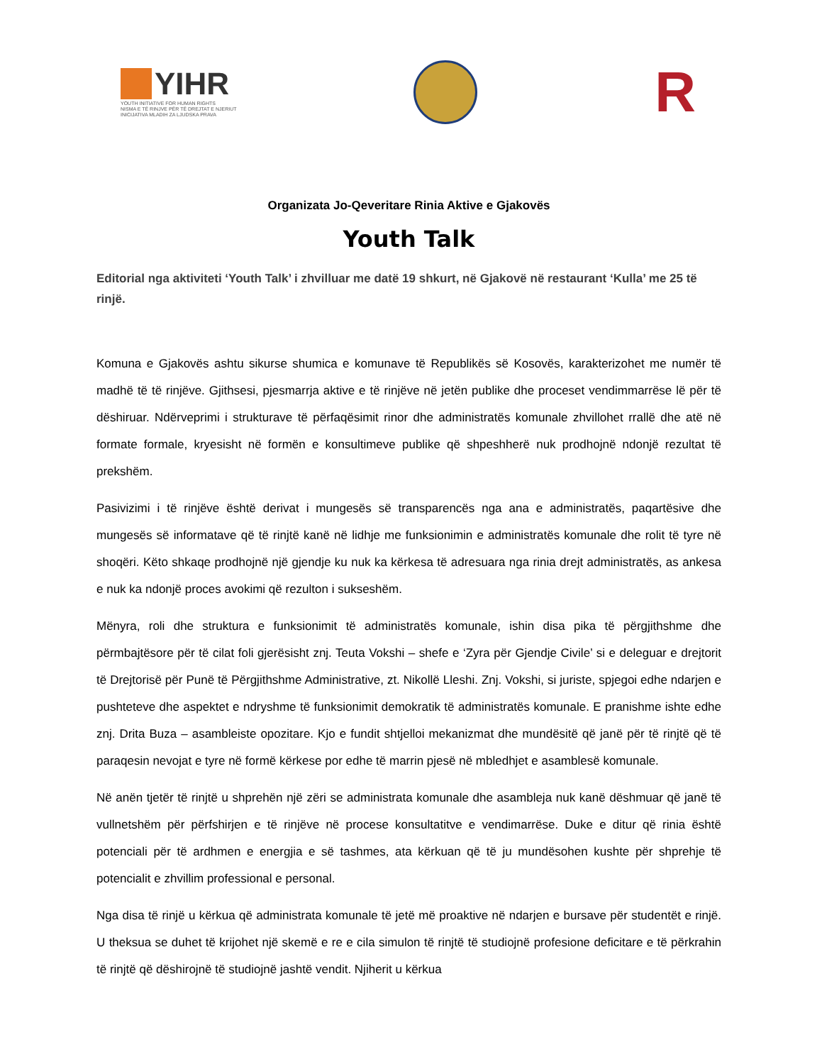YIHR
YOUTH INITIATIVE FOR HUMAN RIGHTS
NISMA E TË RINJVE PËR TË DREJTAT E NJERIUT
INICIJATIVA MLADIH ZA LJUDSKA PRAVA
R
Organizata Jo-Qeveritare Rinia Aktive e Gjakovës
Youth Talk
Editorial nga aktiviteti ‘Youth Talk’ i zhvilluar me datë 19 shkurt, në Gjakovë në restaurant ‘Kulla’ me 25 të rinjë.
Komuna e Gjakovës ashtu sikurse shumica e komunave të Republikës së Kosovës, karakterizohet me numër të madhë të të rinjëve. Gjithsesi, pjesmarrja aktive e të rinjëve në jetën publike dhe proceset vendimmarrëse lë për të dëshiruar. Ndërveprimi i strukturave të përfaqësimit rinor dhe administratës komunale zhvillohet rrallë dhe atë në formate formale, kryesisht në formën e konsultimeve publike që shpeshherë nuk prodhojnë ndonjë rezultat të prekshëm.
Pasivizimi i të rinjëve është derivat i mungesës së transparencës nga ana e administratës, paqartësive dhe mungesës së informatave që të rinjtë kanë në lidhje me funksionimin e administratës komunale dhe rolit të tyre në shoqëri. Këto shkaqe prodhojnë një gjendje ku nuk ka kërkesa të adresuara nga rinia drejt administratës, as ankesa e nuk ka ndonjë proces avokimi që rezulton i sukseshëm.
Mënyra, roli dhe struktura e funksionimit të administratës komunale, ishin disa pika të përgjithshme dhe përmbajtësore për të cilat foli gjerësisht znj. Teuta Vokshi – shefe e ‘Zyra për Gjendje Civile’ si e deleguar e drejtorit të Drejtorisë për Punë të Përgjithshme Administrative, zt. Nikollë Lleshi. Znj. Vokshi, si juriste, spjegoi edhe ndarjen e pushteteve dhe aspektet e ndryshme të funksionimit demokratik të administratës komunale. E pranishme ishte edhe znj. Drita Buza – asambleiste opozitare. Kjo e fundit shtjelloi mekanizmat dhe mundësitë që janë për të rinjtë që të paraqesin nevojat e tyre në formë kërkese por edhe të marrin pjesë në mbledhjet e asamblesë komunale.
Në anën tjetër të rinjtë u shprehën një zëri se administrata komunale dhe asambleja nuk kanë dëshmuar që janë të vullnetshëm për përfshirjen e të rinjëve në procese konsultatitve e vendimarrëse. Duke e ditur që rinia është potenciali për të ardhmen e energjia e së tashmes, ata kërkuan që të ju mundësohen kushte për shprehje të potencialit e zhvillim professional e personal.
Nga disa të rinjë u kërkua që administrata komunale të jetë më proaktive në ndarjen e bursave për studentët e rinjë. U theksua se duhet të krijohet një skemë e re e cila simulon të rinjtë të studiojnë profesione deficitare e të përkrahin të rinjtë që dëshirojnë të studiojnë jashtë vendit. Njiherit u kërkua